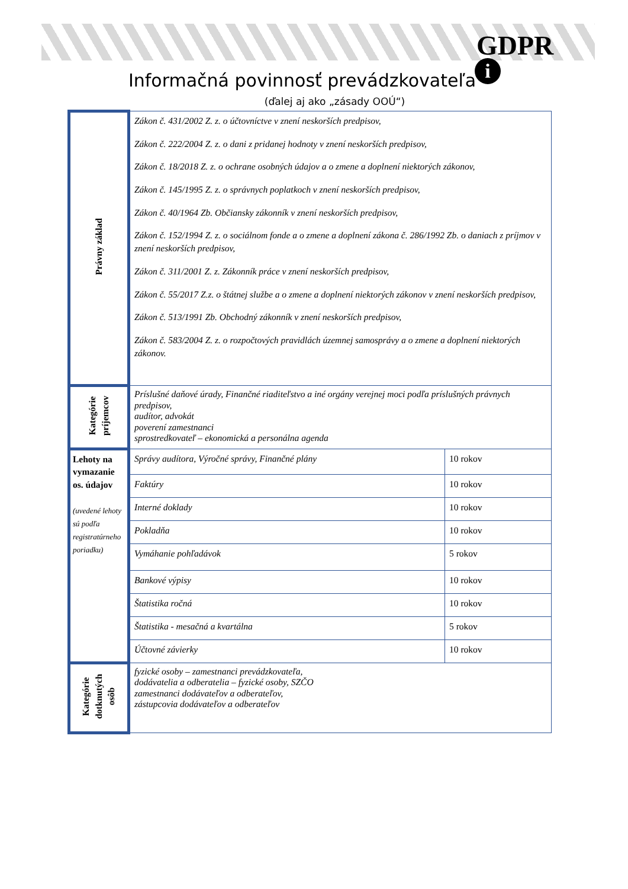GDPR
i
Informačná povinnosť prevádzkovateľa
(ďalej aj ako „zásady OOÚ“)
| Právny základ | Zákon č. 431/2002 Z. z. o účtovníctve v znení neskorších predpisov, Zákon č. 222/2004 Z. z. o dani z pridanej hodnoty v znení neskorších predpisov, Zákon č. 18/2018 Z. z. o ochrane osobných údajov a o zmene a doplnení niektorých zákonov, Zákon č. 145/1995 Z. z. o správnych poplatkoch v znení neskorších predpisov, Zákon č. 40/1964 Zb. Občiansky zákonník v znení neskorších predpisov, Zákon č. 152/1994 Z. z. o sociálnom fonde a o zmene a doplnení zákona č. 286/1992 Zb. o daniach z príjmov v znení neskorších predpisov, Zákon č. 311/2001 Z. z. Zákonník práce v znení neskorších predpisov, Zákon č. 55/2017 Z.z. o štátnej službe a o zmene a doplnení niektorých zákonov v znení neskorších predpisov, Zákon č. 513/1991 Zb. Obchodný zákonník v znení neskorších predpisov, Zákon č. 583/2004 Z. z. o rozpočtových pravidlách územnej samosprávy a o zmene a doplnení niektorých zákonov. | |
| Kategórie príjemcov | Príslušné daňové úrady, Finančné riaditeľstvo a iné orgány verejnej moci podľa príslušných právnych predpisov, audítor, advokát poverení zamestnanci sprostredkovateľ – ekonomická a personálna agenda | |
| Lehoty na vymazanie os. údajov (uvedené lehoty sú podľa registratúrneho poriadku) | Správy audítora, Výročné správy, Finančné plány | 10 rokov |
| | Faktúry | 10 rokov |
| | Interné doklady | 10 rokov |
| | Pokladňa | 10 rokov |
| | Vymáhanie pohľadávok | 5 rokov |
| | Bankové výpisy | 10 rokov |
| | Štatistika ročná | 10 rokov |
| | Štatistika - mesačná a kvartálna | 5 rokov |
| | Účtovné závierky | 10 rokov |
| Kategórie dotknutých osôb | fyzické osoby – zamestnanci prevádzkovateľa, dodávatelia a odberatelia – fyzické osoby, SZČO zamestnanci dodávateľov a odberateľov, zástupcovia dodávateľov a odberateľov | |